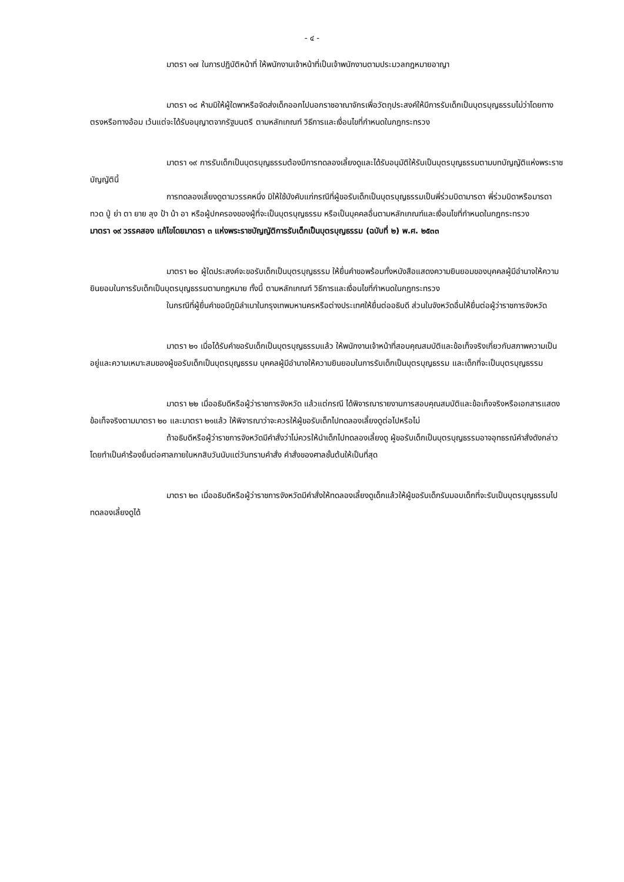- ๔ -
มาตรา ๑๗ ในการปฏิบัติหน้าที่ ให้พนักงานเจ้าหน้าที่เป็นเจ้าพนักงานตามประมวลกฎหมายอาญา
มาตรา ๑๘ ห้ามมิให้ผู้ใดพาหรือจัดส่งเด็กออกไปนอกราชอาณาจักรเพื่อวัตถุประสงค์ให้มีการรับเด็กเป็นบุตรบุญธรรมไม่ว่าโดยทางตรงหรือทางอ้อม เว้นแต่จะได้รับอนุญาตจากรัฐมนตรี ตามหลักเกณฑ์ วิธีการและเงื่อนไขที่กำหนดในกฎกระทรวง
มาตรา ๑๙ การรับเด็กเป็นบุตรบุญธรรมต้องมีการทดลองเลี้ยงดูและได้รับอนุมัติให้รับเป็นบุตรบุญธรรมตามบทบัญญัติแห่งพระราชบัญญัตินี้
การทดลองเลี้ยงดูตามวรรคหนึ่ง มิให้ใช้บังคับแก่กรณีที่ผู้ขอรับเด็กเป็นบุตรบุญธรรมเป็นพี่ร่วมบิดามารดา พี่ร่วมบิดาหรือมารดา ทวด ปู่ ย่า ตา ยาย ลุง ป้า น้า อา หรือผู้ปกครองของผู้ที่จะเป็นบุตรบุญธรรม หรือเป็นบุคคลอื่นตามหลักเกณฑ์และเงื่อนไขที่กำหนดในกฎกระทรวง
มาตรา ๑๙ วรรคสอง แก้ไขโดยมาตรา ๓ แห่งพระราชบัญญัติการรับเด็กเป็นบุตรบุญธรรม (ฉบับที่ ๒) พ.ศ. ๒๕๓๓
มาตรา ๒๐ ผู้ใดประสงค์จะขอรับเด็กเป็นบุตรบุญธรรม ให้ยื่นคำขอพร้อมทั้งหนังสือแสดงความยินยอมของบุคคลผู้มีอำนาจให้ความยินยอมในการรับเด็กเป็นบุตรบุญธรรมตามกฎหมาย ทั้งนี้ ตามหลักเกณฑ์ วิธีการและเงื่อนไขที่กำหนดในกฎกระทรวง
ในกรณีที่ผู้ยื่นคำขอมีภูมิลำเนาในกรุงเทพมหานครหรือต่างประเทศให้ยื่นต่ออธิบดี ส่วนในจังหวัดอื่นให้ยื่นต่อผู้ว่าราชการจังหวัด
มาตรา ๒๑ เมื่อได้รับคำขอรับเด็กเป็นบุตรบุญธรรมแล้ว ให้พนักงานเจ้าหน้าที่สอบคุณสมบัติและข้อเท็จจริงเกี่ยวกับสภาพความเป็นอยู่และความเหมาะสมของผู้ขอรับเด็กเป็นบุตรบุญธรรม บุคคลผู้มีอำนาจให้ความยินยอมในการรับเด็กเป็นบุตรบุญธรรม และเด็กที่จะเป็นบุตรบุญธรรม
มาตรา ๒๒ เมื่ออธิบดีหรือผู้ว่าราชการจังหวัด แล้วแต่กรณี ได้พิจารณารายงานการสอบคุณสมบัติและข้อเท็จจริงหรือเอกสารแสดงข้อเท็จจริงตามมาตรา ๒๐ และมาตรา ๒๑แล้ว ให้พิจารณาว่าจะควรให้ผู้ขอรับเด็กไปทดลองเลี้ยงดูต่อไปหรือไม่
ถ้าอธิบดีหรือผู้ว่าราชการจังหวัดมีคำสั่งว่าไม่ควรให้นำเด็กไปทดลองเลี้ยงดู ผู้ขอรับเด็กเป็นบุตรบุญธรรมอาจอุทธรณ์คำสั่งดังกล่าวโดยทำเป็นคำร้องยื่นต่อศาลภายในหกสิบวันนับแต่วันทราบคำสั่ง คำสั่งของศาลชั้นต้นให้เป็นที่สุด
มาตรา ๒๓ เมื่ออธิบดีหรือผู้ว่าราชการจังหวัดมีคำสั่งให้ทดลองเลี้ยงดูเด็กแล้วให้ผู้ขอรับเด็กรับมอบเด็กที่จะรับเป็นบุตรบุญธรรมไปทดลองเลี้ยงดูได้